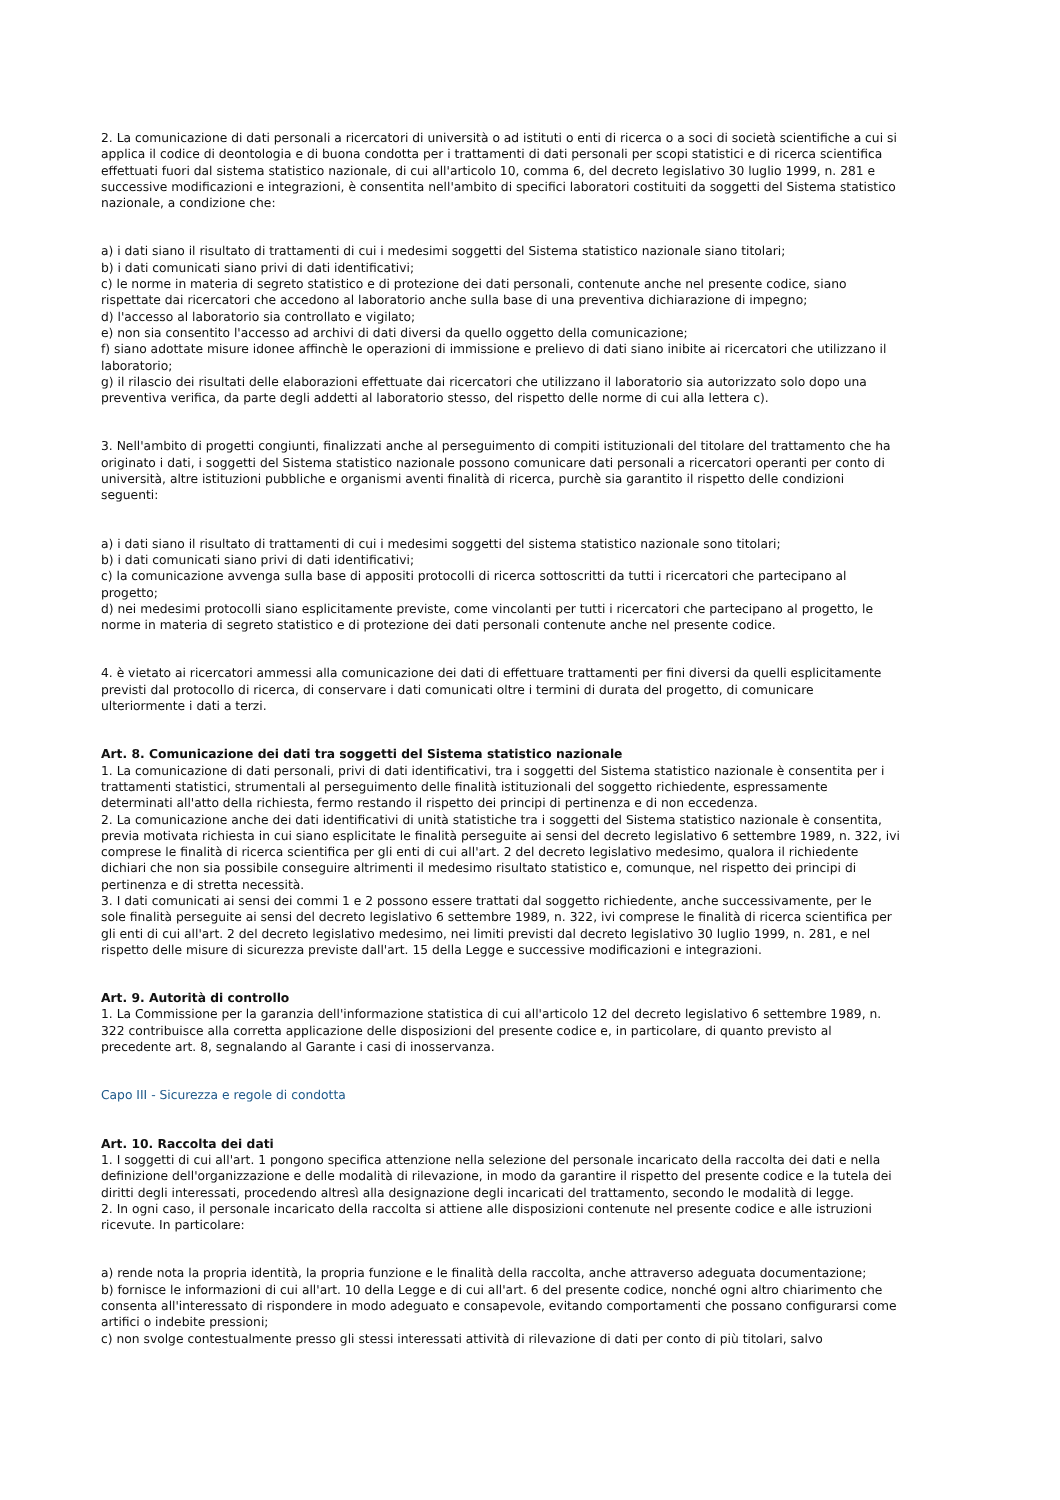2. La comunicazione di dati personali a ricercatori di università o ad istituti o enti di ricerca o a soci di società scientifiche a cui si applica il codice di deontologia e di buona condotta per i trattamenti di dati personali per scopi statistici e di ricerca scientifica effettuati fuori dal sistema statistico nazionale, di cui all'articolo 10, comma 6, del decreto legislativo 30 luglio 1999, n. 281 e successive modificazioni e integrazioni, è consentita nell'ambito di specifici laboratori costituiti da soggetti del Sistema statistico nazionale, a condizione che:
a) i dati siano il risultato di trattamenti di cui i medesimi soggetti del Sistema statistico nazionale siano titolari;
b) i dati comunicati siano privi di dati identificativi;
c) le norme in materia di segreto statistico e di protezione dei dati personali, contenute anche nel presente codice, siano rispettate dai ricercatori che accedono al laboratorio anche sulla base di una preventiva dichiarazione di impegno;
d) l'accesso al laboratorio sia controllato e vigilato;
e) non sia consentito l'accesso ad archivi di dati diversi da quello oggetto della comunicazione;
f) siano adottate misure idonee affinchè le operazioni di immissione e prelievo di dati siano inibite ai ricercatori che utilizzano il laboratorio;
g) il rilascio dei risultati delle elaborazioni effettuate dai ricercatori che utilizzano il laboratorio sia autorizzato solo dopo una preventiva verifica, da parte degli addetti al laboratorio stesso, del rispetto delle norme di cui alla lettera c).
3. Nell'ambito di progetti congiunti, finalizzati anche al perseguimento di compiti istituzionali del titolare del trattamento che ha originato i dati, i soggetti del Sistema statistico nazionale possono comunicare dati personali a ricercatori operanti per conto di università, altre istituzioni pubbliche e organismi aventi finalità di ricerca, purchè sia garantito il rispetto delle condizioni seguenti:
a) i dati siano il risultato di trattamenti di cui i medesimi soggetti del sistema statistico nazionale sono titolari;
b) i dati comunicati siano privi di dati identificativi;
c) la comunicazione avvenga sulla base di appositi protocolli di ricerca sottoscritti da tutti i ricercatori che partecipano al progetto;
d) nei medesimi protocolli siano esplicitamente previste, come vincolanti per tutti i ricercatori che partecipano al progetto, le norme in materia di segreto statistico e di protezione dei dati personali contenute anche nel presente codice.
4. è vietato ai ricercatori ammessi alla comunicazione dei dati di effettuare trattamenti per fini diversi da quelli esplicitamente previsti dal protocollo di ricerca, di conservare i dati comunicati oltre i termini di durata del progetto, di comunicare ulteriormente i dati a terzi.
Art. 8. Comunicazione dei dati tra soggetti del Sistema statistico nazionale
1. La comunicazione di dati personali, privi di dati identificativi, tra i soggetti del Sistema statistico nazionale è consentita per i trattamenti statistici, strumentali al perseguimento delle finalità istituzionali del soggetto richiedente, espressamente determinati all'atto della richiesta, fermo restando il rispetto dei principi di pertinenza e di non eccedenza.
2. La comunicazione anche dei dati identificativi di unità statistiche tra i soggetti del Sistema statistico nazionale è consentita, previa motivata richiesta in cui siano esplicitate le finalità perseguite ai sensi del decreto legislativo 6 settembre 1989, n. 322, ivi comprese le finalità di ricerca scientifica per gli enti di cui all'art. 2 del decreto legislativo medesimo, qualora il richiedente dichiari che non sia possibile conseguire altrimenti il medesimo risultato statistico e, comunque, nel rispetto dei principi di pertinenza e di stretta necessità.
3. I dati comunicati ai sensi dei commi 1 e 2 possono essere trattati dal soggetto richiedente, anche successivamente, per le sole finalità perseguite ai sensi del decreto legislativo 6 settembre 1989, n. 322, ivi comprese le finalità di ricerca scientifica per gli enti di cui all'art. 2 del decreto legislativo medesimo, nei limiti previsti dal decreto legislativo 30 luglio 1999, n. 281, e nel rispetto delle misure di sicurezza previste dall'art. 15 della Legge e successive modificazioni e integrazioni.
Art. 9. Autorità di controllo
1. La Commissione per la garanzia dell'informazione statistica di cui all'articolo 12 del decreto legislativo 6 settembre 1989, n. 322 contribuisce alla corretta applicazione delle disposizioni del presente codice e, in particolare, di quanto previsto al precedente art. 8, segnalando al Garante i casi di inosservanza.
Capo III - Sicurezza e regole di condotta
Art. 10. Raccolta dei dati
1. I soggetti di cui all'art. 1 pongono specifica attenzione nella selezione del personale incaricato della raccolta dei dati e nella definizione dell'organizzazione e delle modalità di rilevazione, in modo da garantire il rispetto del presente codice e la tutela dei diritti degli interessati, procedendo altresì alla designazione degli incaricati del trattamento, secondo le modalità di legge.
2. In ogni caso, il personale incaricato della raccolta si attiene alle disposizioni contenute nel presente codice e alle istruzioni ricevute. In particolare:
a) rende nota la propria identità, la propria funzione e le finalità della raccolta, anche attraverso adeguata documentazione;
b) fornisce le informazioni di cui all'art. 10 della Legge e di cui all'art. 6 del presente codice, nonché ogni altro chiarimento che consenta all'interessato di rispondere in modo adeguato e consapevole, evitando comportamenti che possano configurarsi come artifici o indebite pressioni;
c) non svolge contestualmente presso gli stessi interessati attività di rilevazione di dati per conto di più titolari, salvo